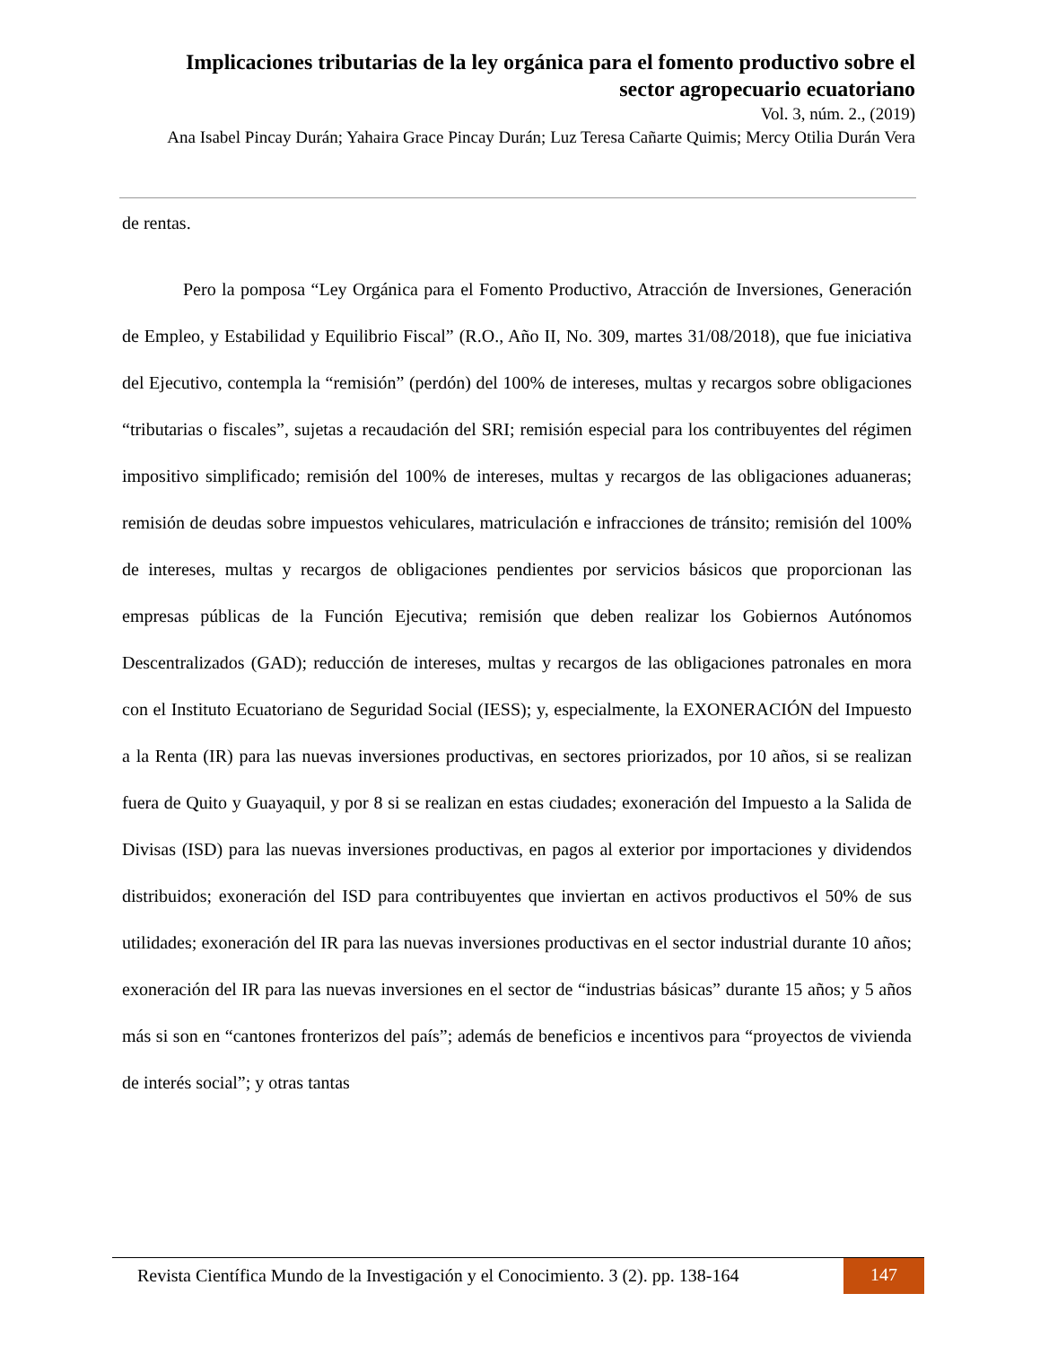Implicaciones tributarias de la ley orgánica para el fomento productivo sobre el sector agropecuario ecuatoriano
Vol. 3, núm. 2., (2019)
Ana Isabel Pincay Durán; Yahaira Grace Pincay Durán; Luz Teresa Cañarte Quimis; Mercy Otilia Durán Vera
de rentas.
Pero la pomposa “Ley Orgánica para el Fomento Productivo, Atracción de Inversiones, Generación de Empleo, y Estabilidad y Equilibrio Fiscal” (R.O., Año II, No. 309, martes 31/08/2018), que fue iniciativa del Ejecutivo, contempla la “remisión” (perdón) del 100% de intereses, multas y recargos sobre obligaciones “tributarias o fiscales”, sujetas a recaudación del SRI; remisión especial para los contribuyentes del régimen impositivo simplificado; remisión del 100% de intereses, multas y recargos de las obligaciones aduaneras; remisión de deudas sobre impuestos vehiculares, matriculación e infracciones de tránsito; remisión del 100% de intereses, multas y recargos de obligaciones pendientes por servicios básicos que proporcionan las empresas públicas de la Función Ejecutiva; remisión que deben realizar los Gobiernos Autónomos Descentralizados (GAD); reducción de intereses, multas y recargos de las obligaciones patronales en mora con el Instituto Ecuatoriano de Seguridad Social (IESS); y, especialmente, la EXONERACIÓN del Impuesto a la Renta (IR) para las nuevas inversiones productivas, en sectores priorizados, por 10 años, si se realizan fuera de Quito y Guayaquil, y por 8 si se realizan en estas ciudades; exoneración del Impuesto a la Salida de Divisas (ISD) para las nuevas inversiones productivas, en pagos al exterior por importaciones y dividendos distribuidos; exoneración del ISD para contribuyentes que inviertan en activos productivos el 50% de sus utilidades; exoneración del IR para las nuevas inversiones productivas en el sector industrial durante 10 años; exoneración del IR para las nuevas inversiones en el sector de “industrias básicas” durante 15 años; y 5 años más si son en “cantones fronterizos del país”; además de beneficios e incentivos para “proyectos de vivienda de interés social”; y otras tantas
Revista Científica Mundo de la Investigación y el Conocimiento. 3 (2). pp. 138-164
147